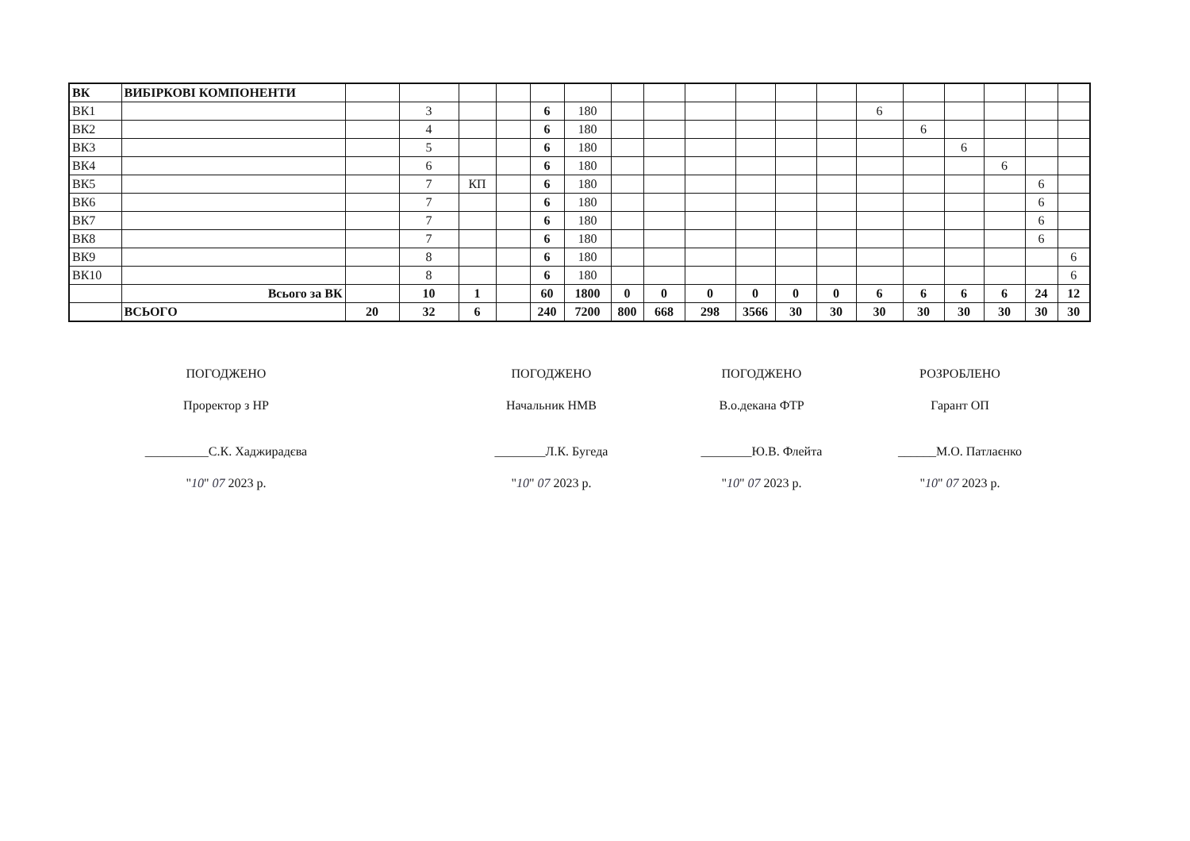| ВК | ВИБІРКОВІ КОМПОНЕНТИ | | | | | | | | | | | | | | | | | | |
| ВК1 | | | 3 | | | 6 | 180 | | | | | | | 6 | | | | | |
| ВК2 | | | 4 | | | 6 | 180 | | | | | | | | 6 | | | | |
| ВК3 | | | 5 | | | 6 | 180 | | | | | | | | | 6 | | | |
| ВК4 | | | 6 | | | 6 | 180 | | | | | | | | | | 6 | | |
| ВК5 | | | 7 | КП | | 6 | 180 | | | | | | | | | | | 6 | |
| ВК6 | | | 7 | | | 6 | 180 | | | | | | | | | | | 6 | |
| ВК7 | | | 7 | | | 6 | 180 | | | | | | | | | | | 6 | |
| ВК8 | | | 7 | | | 6 | 180 | | | | | | | | | | | 6 | |
| ВК9 | | | 8 | | | 6 | 180 | | | | | | | | | | | | 6 |
| ВК10 | | | 8 | | | 6 | 180 | | | | | | | | | | | | 6 |
| | Всього за ВК | | 10 | 1 | | 60 | 1800 | 0 | 0 | 0 | 0 | 0 | 0 | 6 | 6 | 6 | 6 | 24 | 12 |
| | ВСЬОГО | 20 | 32 | 6 | | 240 | 7200 | 800 | 668 | 298 | 3566 | 30 | 30 | 30 | 30 | 30 | 30 | 30 | 30 |
ПОГОДЖЕНО
Проректор з НР
__________С.К. Хаджирадєва
"10" 07 2023 р.
ПОГОДЖЕНО
Начальник НМВ
________Л.К. Бугеда
"10" 07 2023 р.
ПОГОДЖЕНО
В.о.декана ФТР
________Ю.В. Флейта
"10" 07 2023 р.
РОЗРОБЛЕНО
Гарант ОП
______М.О. Патлаєнко
"10" 07 2023 р.